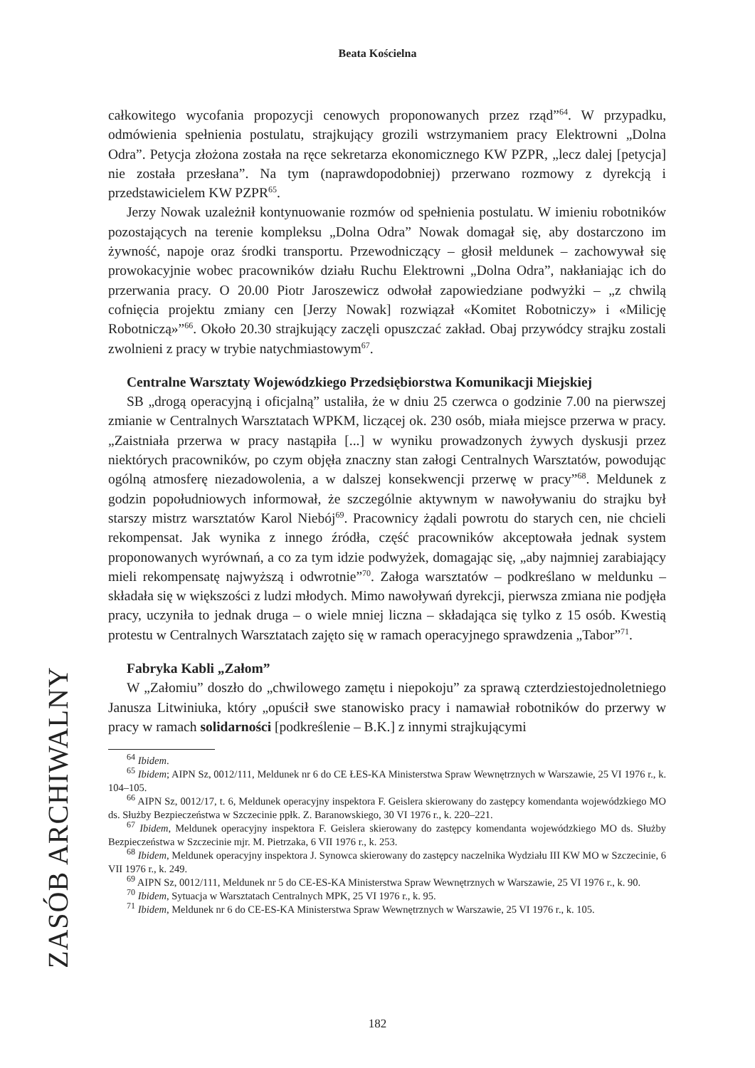Beata Kościelna
całkowitego wycofania propozycji cenowych proponowanych przez rząd”<sup>64</sup>. W przypadku, odmówienia spełnienia postulatu, strajkujący grozili wstrzymaniem pracy Elektrowni „Dolna Odra”. Petycja złożona została na ręce sekretarza ekonomicznego KW PZPR, „lecz dalej [petycja] nie została przesłana”. Na tym (naprawdopodobniej) przerwano rozmowy z dyrekcją i przedstawicielem KW PZPR<sup>65</sup>.
Jerzy Nowak uzależnił kontynuowanie rozmów od spełnienia postulatu. W imieniu robotników pozostających na terenie kompleksu „Dolna Odra” Nowak domagał się, aby dostarczono im żywność, napoje oraz środki transportu. Przewodniczący – głosił meldunek – zachowywał się prowokacyjnie wobec pracowników działu Ruchu Elektrowni „Dolna Odra”, nakłaniając ich do przerwania pracy. O 20.00 Piotr Jaroszewicz odwołał zapowiedziane podwyżki – „z chwilą cofnięcia projektu zmiany cen [Jerzy Nowak] rozwiązał «Komitet Robotniczy» i «Milicję Robotniczą»”<sup>66</sup>. Około 20.30 strajkujący zaczęli opuszczać zakład. Obaj przywódcy strajku zostali zwolnieni z pracy w trybie natychmiastowym<sup>67</sup>.
Centralne Warsztaty Wojewódzkiego Przedsiębiorstwa Komunikacji Miejskiej
SB „drogą operacyjną i oficjalną” ustaliła, że w dniu 25 czerwca o godzinie 7.00 na pierwszej zmianie w Centralnych Warsztatach WPKM, liczącej ok. 230 osób, miała miejsce przerwa w pracy. „Zaistniała przerwa w pracy nastąpiła [...] w wyniku prowadzonych żywych dyskusji przez niektórych pracowników, po czym objęła znaczny stan załogi Centralnych Warsztatów, powodując ogólną atmosferę niezadowolenia, a w dalszej konsekwencji przerwę w pracy”<sup>68</sup>. Meldunek z godzin popołudniowych informował, że szczególnie aktywnym w nawoływaniu do strajku był starszy mistrz warsztatów Karol Niebój<sup>69</sup>. Pracownicy żądali powrotu do starych cen, nie chcieli rekompensat. Jak wynika z innego źródła, część pracowników akceptowała jednak system proponowanych wyrównań, a co za tym idzie podwyżek, domagając się, „aby najmniej zarabiający mieli rekompensatę najwyższą i odwrotnie”<sup>70</sup>. Załoga warsztatów – podkreślano w meldunku – składała się w większości z ludzi młodych. Mimo nawoływań dyrekcji, pierwsza zmiana nie podjęła pracy, uczyniła to jednak druga – o wiele mniej liczna – składająca się tylko z 15 osób. Kwestią protestu w Centralnych Warsztatach zajęto się w ramach operacyjnego sprawdzenia „Tabor”<sup>71</sup>.
Fabryka Kabli „Załom”
W „Załomiu” doszło do „chwilowego zamętu i niepokoju” za sprawą czterdziestojednoletniego Janusza Litwiniuka, który „opuścił swe stanowisko pracy i namawiał robotników do przerwy w pracy w ramach solidarności [podkreślenie – B.K.] z innymi strajkującymi
<sup>64</sup> Ibidem.
<sup>65</sup> Ibidem; AIPN Sz, 0012/111, Meldunek nr 6 do CE ŁES-KA Ministerstwa Spraw Wewnętrznych w Warszawie, 25 VI 1976 r., k. 104–105.
<sup>66</sup> AIPN Sz, 0012/17, t. 6, Meldunek operacyjny inspektora F. Geislera skierowany do zastępcy komendanta wojewódzkiego MO ds. Służby Bezpieczeństwa w Szczecinie ppłk. Z. Baranowskiego, 30 VI 1976 r., k. 220–221.
<sup>67</sup> Ibidem, Meldunek operacyjny inspektora F. Geislera skierowany do zastępcy komendanta wojewódzkiego MO ds. Służby Bezpieczeństwa w Szczecinie mjr. M. Pietrzaka, 6 VII 1976 r., k. 253.
<sup>68</sup> Ibidem, Meldunek operacyjny inspektora J. Synowca skierowany do zastępcy naczelnika Wydziału III KW MO w Szczecinie, 6 VII 1976 r., k. 249.
<sup>69</sup> AIPN Sz, 0012/111, Meldunek nr 5 do CE-ES-KA Ministerstwa Spraw Wewnętrznych w Warszawie, 25 VI 1976 r., k. 90.
<sup>70</sup> Ibidem, Sytuacja w Warsztatach Centralnych MPK, 25 VI 1976 r., k. 95.
<sup>71</sup> Ibidem, Meldunek nr 6 do CE-ES-KA Ministerstwa Spraw Wewnętrznych w Warszawie, 25 VI 1976 r., k. 105.
ZASÓB ARCHIWALNY
182